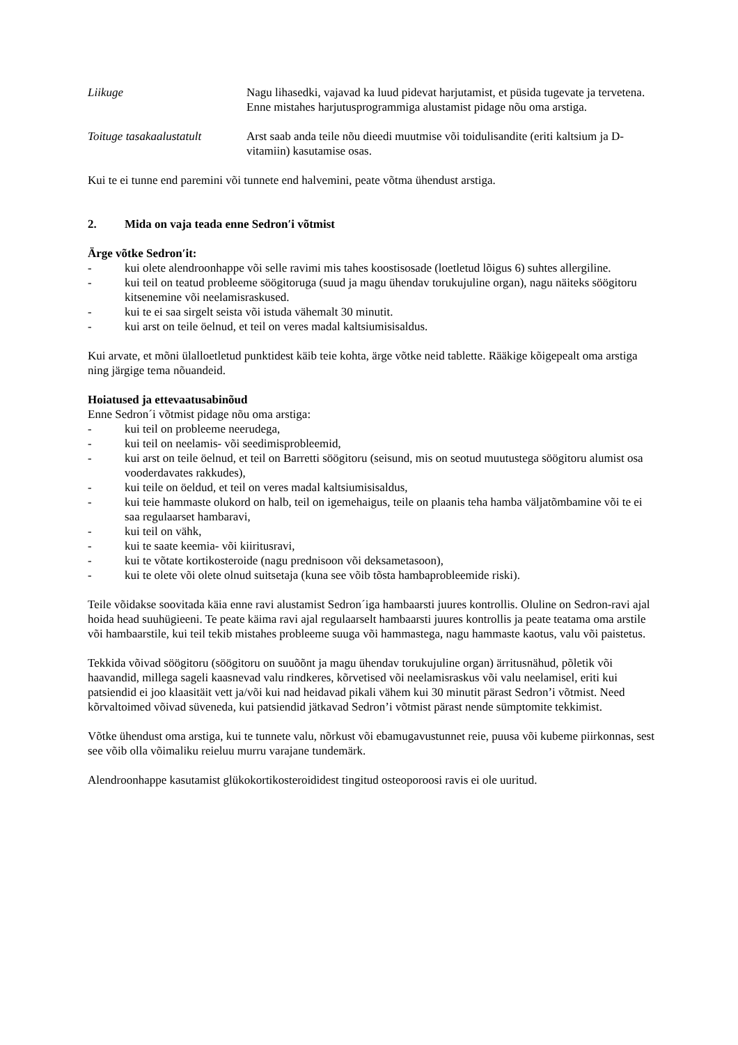Liikuge Nagu lihasedki, vajavad ka luud pidevat harjutamist, et püsida tugevate ja tervetena. Enne mistahes harjutusprogrammiga alustamist pidage nõu oma arstiga.
Toituge tasakaalustatult
Arst saab anda teile nõu dieedi muutmise või toidulisandite (eriti kaltsium ja D-vitamiin) kasutamise osas.
Kui te ei tunne end paremini või tunnete end halvemini, peate võtma ühendust arstiga.
2. Mida on vaja teada enne Sedron′i võtmist
Ärge võtke Sedron′it:
- kui olete alendroonhappe või selle ravimi mis tahes koostisosade (loetletud lõigus 6) suhtes allergiline.
- kui teil on teatud probleeme söögitoruga (suud ja magu ühendav torukujuline organ), nagu näiteks söögitoru kitsenemine või neelamisraskused.
- kui te ei saa sirgelt seista või istuda vähemalt 30 minutit.
- kui arst on teile öelnud, et teil on veres madal kaltsiumisisaldus.
Kui arvate, et mõni ülalloetletud punktidest käib teie kohta, ärge võtke neid tablette. Rääkige kõigepealt oma arstiga ning järgige tema nõuandeid.
Hoiatused ja ettevaatusabinõud
Enne Sedron´i võtmist pidage nõu oma arstiga:
- kui teil on probleeme neerudega,
- kui teil on neelamis- või seedimisprobleemid,
- kui arst on teile öelnud, et teil on Barretti söögitoru (seisund, mis on seotud muutustega söögitoru alumist osa vooderdavates rakkudes),
- kui teile on öeldud, et teil on veres madal kaltsiumisisaldus,
- kui teie hammaste olukord on halb, teil on igemehaigus, teile on plaanis teha hamba väljatõmbamine või te ei saa regulaarset hambaravi,
- kui teil on vähk,
- kui te saate keemia- või kiiritusravi,
- kui te võtate kortikosteroide (nagu prednisoon või deksametasoon),
- kui te olete või olete olnud suitsetaja (kuna see võib tõsta hambaprobleemide riski).
Teile võidakse soovitada käia enne ravi alustamist Sedron´iga hambaarsti juures kontrollis. Oluline on Sedron-ravi ajal hoida head suuhügieeni. Te peate käima ravi ajal regulaarselt hambaarsti juures kontrollis ja peate teatama oma arstile või hambaarstile, kui teil tekib mistahes probleeme suuga või hammastega, nagu hammaste kaotus, valu või paistetus.
Tekkida võivad söögitoru (söögitoru on suuõõnt ja magu ühendav torukujuline organ) ärritusnähud, põletik või haavandid, millega sageli kaasnevad valu rindkeres, kõrvetised või neelamisraskus või valu neelamisel, eriti kui patsiendid ei joo klaasitäit vett ja/või kui nad heidavad pikali vähem kui 30 minutit pärast Sedron’i võtmist. Need kõrvaltoimed võivad süveneda, kui patsiendid jätkavad Sedron’i võtmist pärast nende sümptomite tekkimist.
Võtke ühendust oma arstiga, kui te tunnete valu, nõrkust või ebamugavustunnet reie, puusa või kubeme piirkonnas, sest see võib olla võimaliku reieluu murru varajane tundemärk.
Alendroonhappe kasutamist glükokortikosteroididest tingitud osteoporoosi ravis ei ole uuritud.